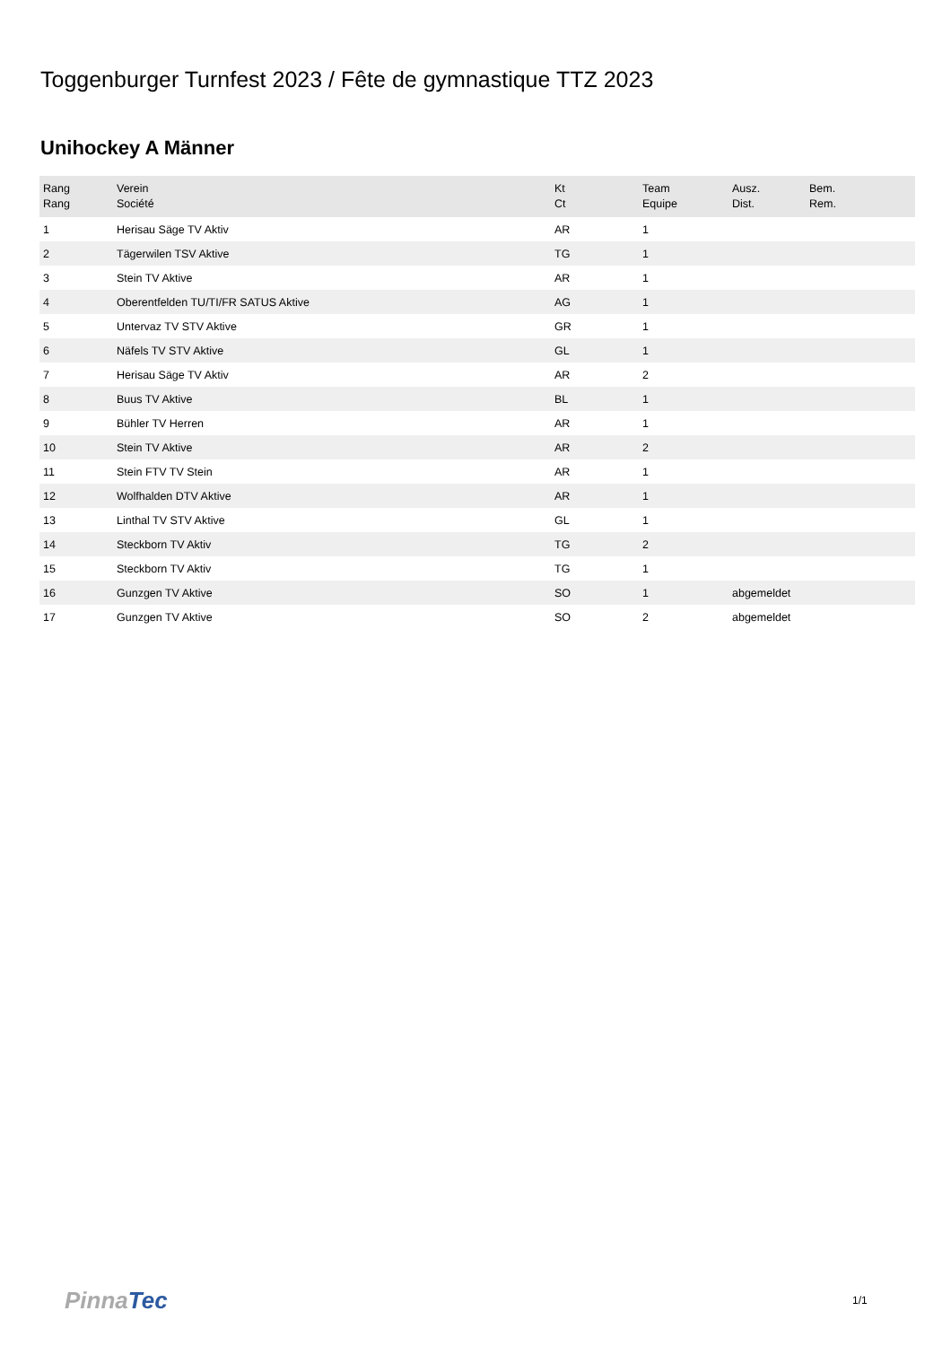Toggenburger Turnfest 2023 / Fête de gymnastique TTZ 2023
Unihockey A Männer
| Rang Rang | Verein Société | Kt Ct | Team Equipe | Ausz. Dist. | Bem. Rem. |
| --- | --- | --- | --- | --- | --- |
| 1 | Herisau Säge TV Aktiv | AR | 1 | | |
| 2 | Tägerwilen TSV Aktive | TG | 1 | | |
| 3 | Stein TV Aktive | AR | 1 | | |
| 4 | Oberentfelden TU/TI/FR SATUS Aktive | AG | 1 | | |
| 5 | Untervaz TV STV Aktive | GR | 1 | | |
| 6 | Näfels TV STV Aktive | GL | 1 | | |
| 7 | Herisau Säge TV Aktiv | AR | 2 | | |
| 8 | Buus TV Aktive | BL | 1 | | |
| 9 | Bühler TV Herren | AR | 1 | | |
| 10 | Stein TV Aktive | AR | 2 | | |
| 11 | Stein FTV TV Stein | AR | 1 | | |
| 12 | Wolfhalden DTV Aktive | AR | 1 | | |
| 13 | Linthal TV STV Aktive | GL | 1 | | |
| 14 | Steckborn TV Aktiv | TG | 2 | | |
| 15 | Steckborn TV Aktiv | TG | 1 | | |
| 16 | Gunzgen TV Aktive | SO | 1 | abgemeldet | |
| 17 | Gunzgen TV Aktive | SO | 2 | abgemeldet | |
PinnaTec 1/1